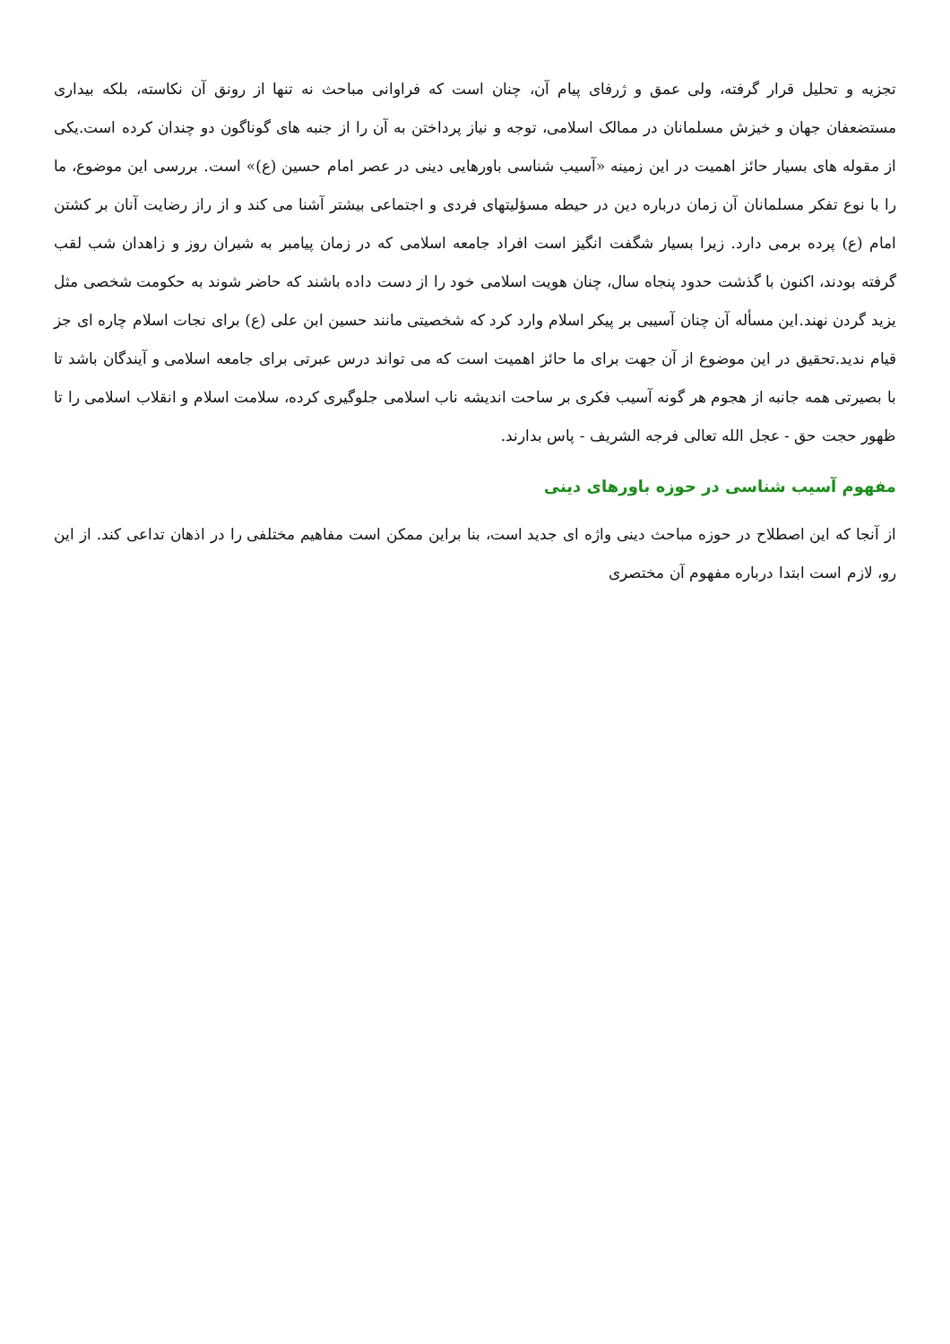تجزیه و تحلیل قرار گرفته، ولی عمق و ژرفای پیام آن، چنان است که فراوانی مباحث نه تنها از رونق آن نکاسته، بلکه بیداری مستضعفان جهان و خیزش مسلمانان در ممالک اسلامی، توجه و نیاز پرداختن به آن را از جنبه های گوناگون دو چندان کرده است.یکی از مقوله های بسیار حائز اهمیت در این زمینه «آسیب شناسی باورهایی دینی در عصر امام حسین (ع)» است. بررسی این موضوع، ما را با نوع تفکر مسلمانان آن زمان درباره دین در حیطه مسؤلیتهای فردی و اجتماعی بیشتر آشنا می کند و از راز رضایت آنان بر کشتن امام (ع) پرده برمی دارد. زیرا بسیار شگفت انگیز است افراد جامعه اسلامی که در زمان پیامبر به شیران روز و زاهدان شب لقب گرفته بودند، اکنون با گذشت حدود پنجاه سال، چنان هویت اسلامی خود را از دست داده باشند که حاضر شوند به حکومت شخصی مثل یزید گردن نهند.این مسأله آن چنان آسیبی بر پیکر اسلام وارد کرد که شخصیتی مانند حسین ابن علی (ع) برای نجات اسلام چاره ای جز قیام ندید.تحقیق در این موضوع از آن جهت برای ما حائز اهمیت است که می تواند درس عبرتی برای جامعه اسلامی و آیندگان باشد تا با بصیرتی همه جانبه از هجوم هر گونه آسیب فکری بر ساحت اندیشه ناب اسلامی جلوگیری کرده، سلامت اسلام و انقلاب اسلامی را تا ظهور حجت حق - عجل الله تعالی فرجه الشریف - پاس بدارند.
مفهوم آسیب شناسی در حوزه باورهای دینی
از آنجا که این اصطلاح در حوزه مباحث دینی واژه ای جدید است، بنا براین ممکن است مفاهیم مختلفی را در اذهان تداعی کند. از این رو، لازم است ابتدا درباره مفهوم آن مختصری